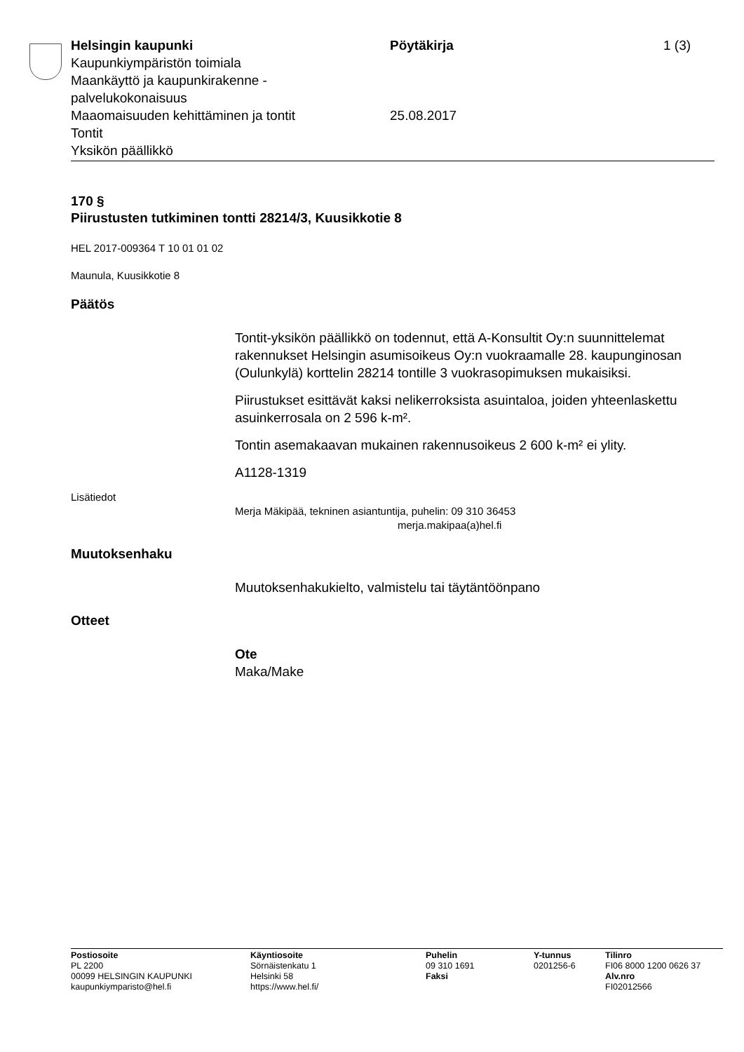Helsingin kaupunki
Kaupunkiympäristön toimiala
Maankäyttö ja kaupunkirakenne -
palvelukokonaisuus
Maaomaisuuden kehittäminen ja tontit
Tontit
Yksikön päällikkö
Pöytäkirja
25.08.2017
1 (3)
170 §
Piirustusten tutkiminen tontti 28214/3, Kuusikkotie 8
HEL 2017-009364 T 10 01 01 02
Maunula, Kuusikkotie 8
Päätös
Tontit-yksikön päällikkö on todennut, että A-Konsultit Oy:n suunnittelemat rakennukset Helsingin asumisoikeus Oy:n vuokraamalle 28. kaupunginosan (Oulunkylä) korttelin 28214 tontille 3 vuokrasopimuksen mukaisiksi.
Piirustukset esittävät kaksi nelikerroksista asuintaloa, joiden yhteenlaskettu asuinkerrosala on 2 596 k-m².
Tontin asemakaavan mukainen rakennusoikeus 2 600 k-m² ei ylity.
A1128-1319
Lisätiedot
Merja Mäkipää, tekninen asiantuntija, puhelin: 09 310 36453
merja.makipaa(a)hel.fi
Muutoksenhaku
Muutoksenhakukielto, valmistelu tai täytäntöönpano
Otteet
Ote
Maka/Make
Postiosoite
PL 2200
00099 HELSINGIN KAUPUNKI
kaupunkiymparisto@hel.fi
Käyntiosoite
Sörnäistenkatu 1
Helsinki 58
https://www.hel.fi/
Puhelin
09 310 1691
Faksi
Y-tunnus
0201256-6
Tilinro
FI06 8000 1200 0626 37
Alv.nro
FI02012566